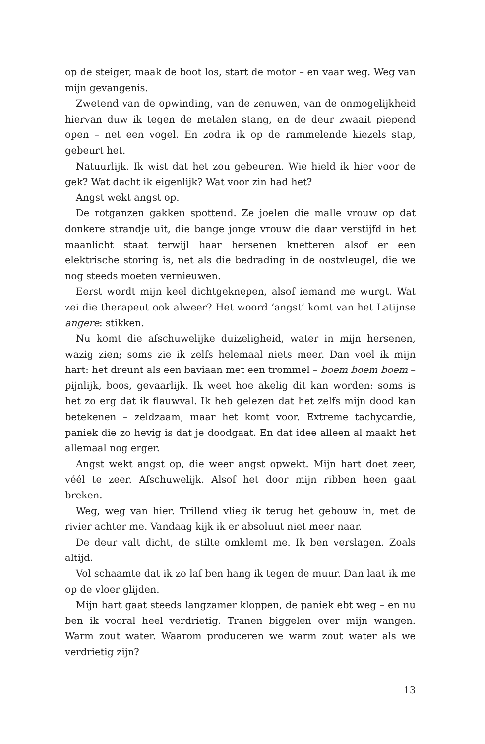op de steiger, maak de boot los, start de motor – en vaar weg. Weg van mijn gevangenis.
Zwetend van de opwinding, van de zenuwen, van de onmogelijkheid hiervan duw ik tegen de metalen stang, en de deur zwaait piepend open – net een vogel. En zodra ik op de rammelende kiezels stap, gebeurt het.
Natuurlijk. Ik wist dat het zou gebeuren. Wie hield ik hier voor de gek? Wat dacht ik eigenlijk? Wat voor zin had het?
Angst wekt angst op.
De rotganzen gakken spottend. Ze joelen die malle vrouw op dat donkere strandje uit, die bange jonge vrouw die daar verstijfd in het maanlicht staat terwijl haar hersenen knetteren alsof er een elektrische storing is, net als die bedrading in de oostvleugel, die we nog steeds moeten vernieuwen.
Eerst wordt mijn keel dichtgeknepen, alsof iemand me wurgt. Wat zei die therapeut ook alweer? Het woord ‘angst’ komt van het Latijnse angere: stikken.
Nu komt die afschuwelijke duizeligheid, water in mijn hersenen, wazig zien; soms zie ik zelfs helemaal niets meer. Dan voel ik mijn hart: het dreunt als een baviaan met een trommel – boem boem boem – pijnlijk, boos, gevaarlijk. Ik weet hoe akelig dit kan worden: soms is het zo erg dat ik flauwval. Ik heb gelezen dat het zelfs mijn dood kan betekenen – zeldzaam, maar het komt voor. Extreme tachycardie, paniek die zo hevig is dat je doodgaat. En dat idee alleen al maakt het allemaal nog erger.
Angst wekt angst op, die weer angst opwekt. Mijn hart doet zeer, véél te zeer. Afschuwelijk. Alsof het door mijn ribben heen gaat breken.
Weg, weg van hier. Trillend vlieg ik terug het gebouw in, met de rivier achter me. Vandaag kijk ik er absoluut niet meer naar.
De deur valt dicht, de stilte omklemt me. Ik ben verslagen. Zoals altijd.
Vol schaamte dat ik zo laf ben hang ik tegen de muur. Dan laat ik me op de vloer glijden.
Mijn hart gaat steeds langzamer kloppen, de paniek ebt weg – en nu ben ik vooral heel verdrietig. Tranen biggelen over mijn wangen. Warm zout water. Waarom produceren we warm zout water als we verdrietig zijn?
13